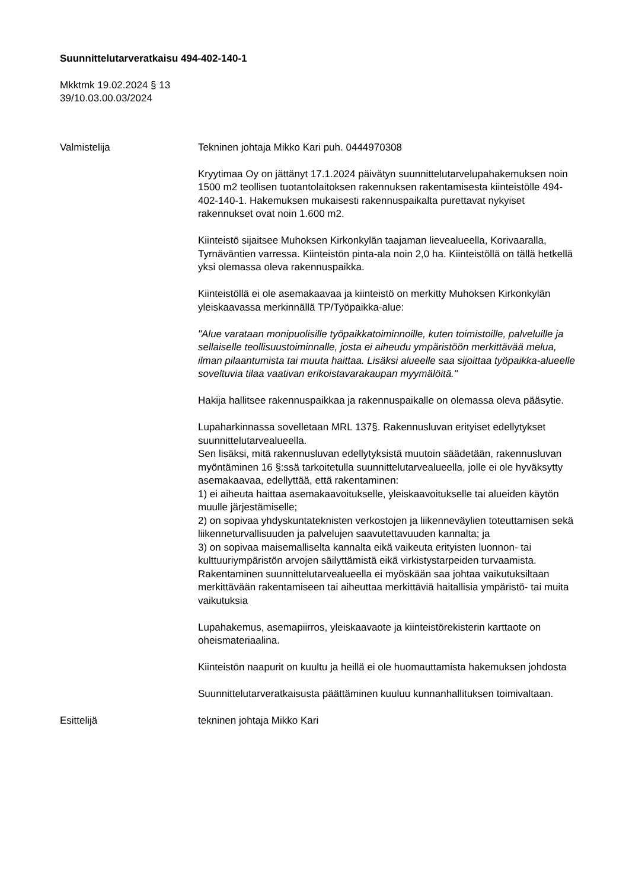Suunnittelutarveratkaisu 494-402-140-1
Mkktmk 19.02.2024 § 13
39/10.03.00.03/2024
Valmistelija Tekninen johtaja Mikko Kari puh. 0444970308
Kryytimaa Oy on jättänyt 17.1.2024 päivätyn suunnittelutarvelupahakemuksen noin 1500 m2 teollisen tuotantolaitoksen rakennuksen rakentamisesta kiinteistölle 494-402-140-1. Hakemuksen mukaisesti rakennuspaikalta purettavat nykyiset rakennukset ovat noin 1.600 m2.
Kiinteistö sijaitsee Muhoksen Kirkonkylän taajaman lievealueella, Korivaaralla, Tyrnäväntien varressa. Kiinteistön pinta-ala noin 2,0 ha. Kiinteistöllä on tällä hetkellä yksi olemassa oleva rakennuspaikka.
Kiinteistöllä ei ole asemakaavaa ja kiinteistö on merkitty Muhoksen Kirkonkylän yleiskaavassa merkinnällä TP/Työpaikka-alue:
"Alue varataan monipuolisille työpaikkatoiminnoille, kuten toimistoille, palveluille ja sellaiselle teollisuustoiminnalle, josta ei aiheudu ympäristöön merkittävää melua, ilman pilaantumista tai muuta haittaa. Lisäksi alueelle saa sijoittaa työpaikka-alueelle soveltuvia tilaa vaativan erikoistavarakaupan myymälöitä."
Hakija hallitsee rakennuspaikkaa ja rakennuspaikalle on olemassa oleva pääsytie.
Lupaharkinnassa sovelletaan MRL 137§. Rakennusluvan erityiset edellytykset suunnittelutarvealueella.
Sen lisäksi, mitä rakennusluvan edellytyksistä muutoin säädetään, rakennusluvan myöntäminen 16 §:ssä tarkoitetulla suunnittelutarvealueella, jolle ei ole hyväksytty asemakaavaa, edellyttää, että rakentaminen:
1) ei aiheuta haittaa asemakaavoitukselle, yleiskaavoitukselle tai alueiden käytön muulle järjestämiselle;
2) on sopivaa yhdyskuntateknisten verkostojen ja liikenneväylien toteuttamisen sekä liikenneturvallisuuden ja palvelujen saavutettavuuden kannalta; ja
3) on sopivaa maisemalliselta kannalta eikä vaikeuta erityisten luonnon- tai kulttuuriympäristön arvojen säilyttämistä eikä virkistystarpeiden turvaamista.
Rakentaminen suunnittelutarvealueella ei myöskään saa johtaa vaikutuksiltaan merkittävään rakentamiseen tai aiheuttaa merkittäviä haitallisia ympäristö- tai muita vaikutuksia
Lupahakemus, asemapiirros, yleiskaavaote ja kiinteistörekisterin karttaote on oheismateriaalina.
Kiinteistön naapurit on kuultu ja heillä ei ole huomauttamista hakemuksen johdosta
Suunnittelutarveratkaisusta päättäminen kuuluu kunnanhallituksen toimivaltaan.
Esittelijä tekninen johtaja Mikko Kari